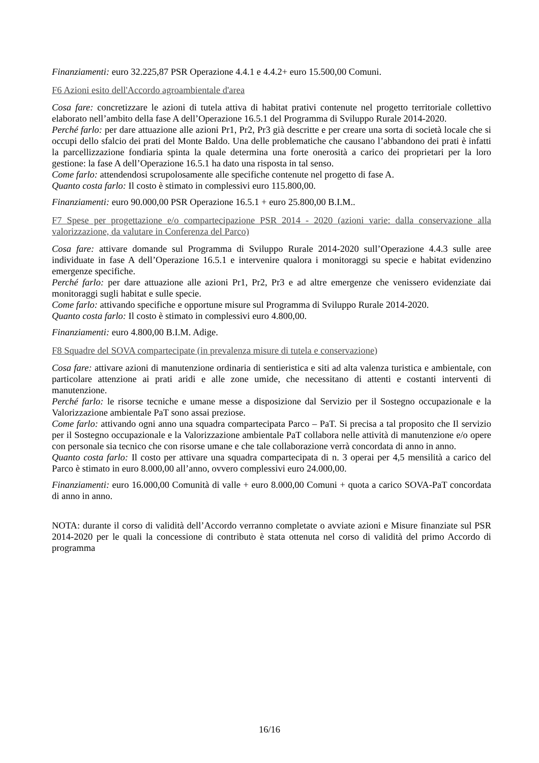Finanziamenti: euro 32.225,87 PSR Operazione 4.4.1 e 4.4.2+ euro 15.500,00 Comuni.
F6 Azioni esito dell'Accordo agroambientale d'area
Cosa fare: concretizzare le azioni di tutela attiva di habitat prativi contenute nel progetto territoriale collettivo elaborato nell’ambito della fase A dell’Operazione 16.5.1 del Programma di Sviluppo Rurale 2014-2020.
Perché farlo: per dare attuazione alle azioni Pr1, Pr2, Pr3 già descritte e per creare una sorta di società locale che si occupi dello sfalcio dei prati del Monte Baldo. Una delle problematiche che causano l’abbandono dei prati è infatti la parcellizzazione fondiaria spinta la quale determina una forte onerosità a carico dei proprietari per la loro gestione: la fase A dell’Operazione 16.5.1 ha dato una risposta in tal senso.
Come farlo: attendendosi scrupolosamente alle specifiche contenute nel progetto di fase A.
Quanto costa farlo: Il costo è stimato in complessivi euro 115.800,00.
Finanziamenti: euro 90.000,00 PSR Operazione 16.5.1 + euro 25.800,00 B.I.M..
F7 Spese per progettazione e/o compartecipazione PSR 2014 - 2020 (azioni varie: dalla conservazione alla valorizzazione, da valutare in Conferenza del Parco)
Cosa fare: attivare domande sul Programma di Sviluppo Rurale 2014-2020 sull’Operazione 4.4.3 sulle aree individuate in fase A dell’Operazione 16.5.1 e intervenire qualora i monitoraggi su specie e habitat evidenzino emergenze specifiche.
Perché farlo: per dare attuazione alle azioni Pr1, Pr2, Pr3 e ad altre emergenze che venissero evidenziate dai monitoraggi sugli habitat e sulle specie.
Come farlo: attivando specifiche e opportune misure sul Programma di Sviluppo Rurale 2014-2020.
Quanto costa farlo: Il costo è stimato in complessivi euro 4.800,00.
Finanziamenti: euro 4.800,00 B.I.M. Adige.
F8 Squadre del SOVA compartecipate (in prevalenza misure di tutela e conservazione)
Cosa fare: attivare azioni di manutenzione ordinaria di sentieristica e siti ad alta valenza turistica e ambientale, con particolare attenzione ai prati aridi e alle zone umide, che necessitano di attenti e costanti interventi di manutenzione.
Perché farlo: le risorse tecniche e umane messe a disposizione dal Servizio per il Sostegno occupazionale e la Valorizzazione ambientale PaT sono assai preziose.
Come farlo: attivando ogni anno una squadra compartecipata Parco – PaT. Si precisa a tal proposito che Il servizio per il Sostegno occupazionale e la Valorizzazione ambientale PaT collabora nelle attività di manutenzione e/o opere con personale sia tecnico che con risorse umane e che tale collaborazione verrà concordata di anno in anno.
Quanto costa farlo: Il costo per attivare una squadra compartecipata di n. 3 operai per 4,5 mensilità a carico del Parco è stimato in euro 8.000,00 all’anno, ovvero complessivi euro 24.000,00.
Finanziamenti: euro 16.000,00 Comunità di valle + euro 8.000,00 Comuni + quota a carico SOVA-PaT concordata di anno in anno.
NOTA: durante il corso di validità dell’Accordo verranno completate o avviate azioni e Misure finanziate sul PSR 2014-2020 per le quali la concessione di contributo è stata ottenuta nel corso di validità del primo Accordo di programma
16/16